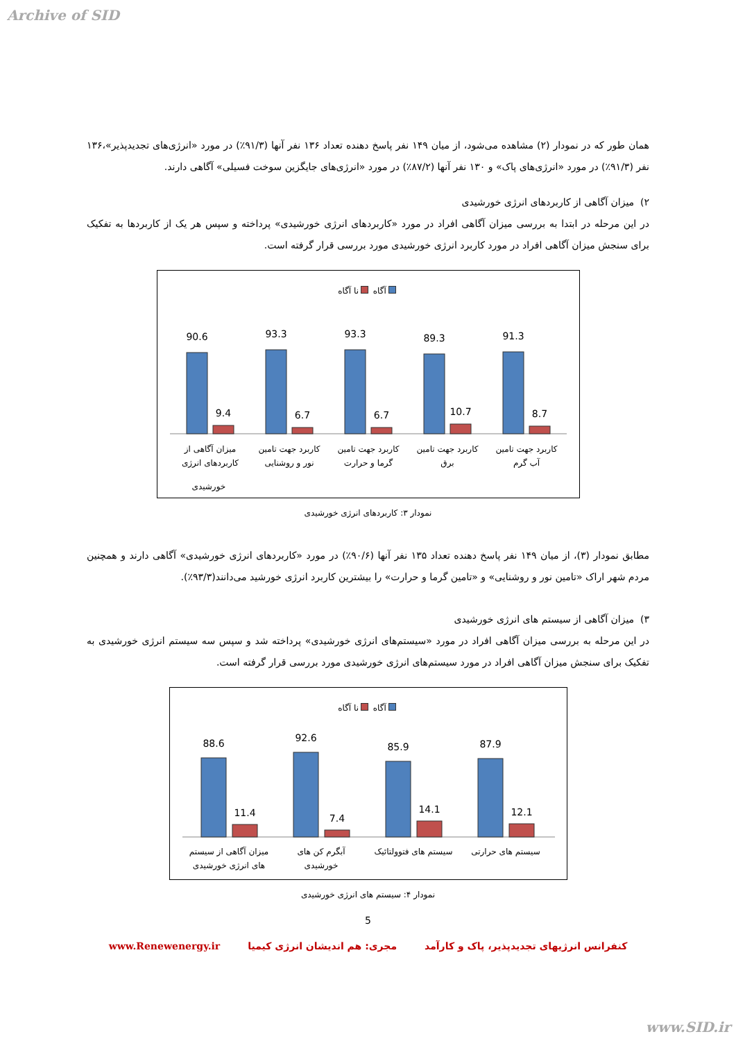Archive of SID
همان طور که در نمودار (۲) مشاهده می‌شود، از میان ۱۴۹ نفر پاسخ دهنده تعداد ۱۳۶ نفر آنها (۹۱/۳٪) در مورد «انرژی‌های تجدیدپذیر»،۱۳۶ نفر (۹۱/۳٪) در مورد «انرژی‌های پاک» و ۱۳۰ نفر آنها (۸۷/۲٪) در مورد «انرژی‌های جایگزین سوخت فسیلی» آگاهی دارند.
۲) میزان آگاهی از کاربردهای انرژی خورشیدی
در این مرحله در ابتدا به بررسی میزان آگاهی افراد در مورد «کاربردهای انرژی خورشیدی» پرداخته و سپس هر یک از کاربردها به تفکیک برای سنجش میزان آگاهی افراد در مورد کاربرد انرژی خورشیدی مورد بررسی قرار گرفته است.
آگاه نا آگاه
90.6
93.3
93.3
89.3
91.3
9.4
6.7
6.7
10.7
8.7
میزان آگاهی از
کاربردهای انرژی
کاربرد جهت تامین
نور و روشنایی
کاربرد جهت تامین
گرما و حرارت
کاربرد جهت تامین
برق
کاربرد جهت تامین
آب گرم
خورشیدی
نمودار ۳: کاربردهای انرژی خورشیدی
مطابق نمودار (۳)، از میان ۱۴۹ نفر پاسخ دهنده تعداد ۱۳۵ نفر آنها (۹۰/۶٪) در مورد «کاربردهای انرژی خورشیدی» آگاهی دارند و همچنین مردم شهر اراک «تامین نور و روشنایی» و «تامین گرما و حرارت» را بیشترین کاربرد انرژی خورشید می‌دانند(۹۳/۳٪).
۳) میزان آگاهی از سیستم های انرژی خورشیدی
در این مرحله به بررسی میزان آگاهی افراد در مورد «سیستم‌های انرژی خورشیدی» پرداخته شد و سپس سه سیستم انرژی خورشیدی به تفکیک برای سنجش میزان آگاهی افراد در مورد سیستم‌های انرژی خورشیدی مورد بررسی قرار گرفته است.
آگاه نا آگاه
88.6
92.6
85.9
87.9
11.4
7.4
14.1
12.1
میزان آگاهی از سیستم
های انرژی خورشیدی
آبگرم کن های
خورشیدی
سیستم های فتوولتائیک
سیستم های حرارتی
نمودار ۴: سیستم های انرژی خورشیدی
5
کنفرانس انرژیهای تجدیدپذیر، پاک و کارآمد مجری: هم اندیشان انرژی کیمیا www.Renewenergy.ir
www.SID.ir